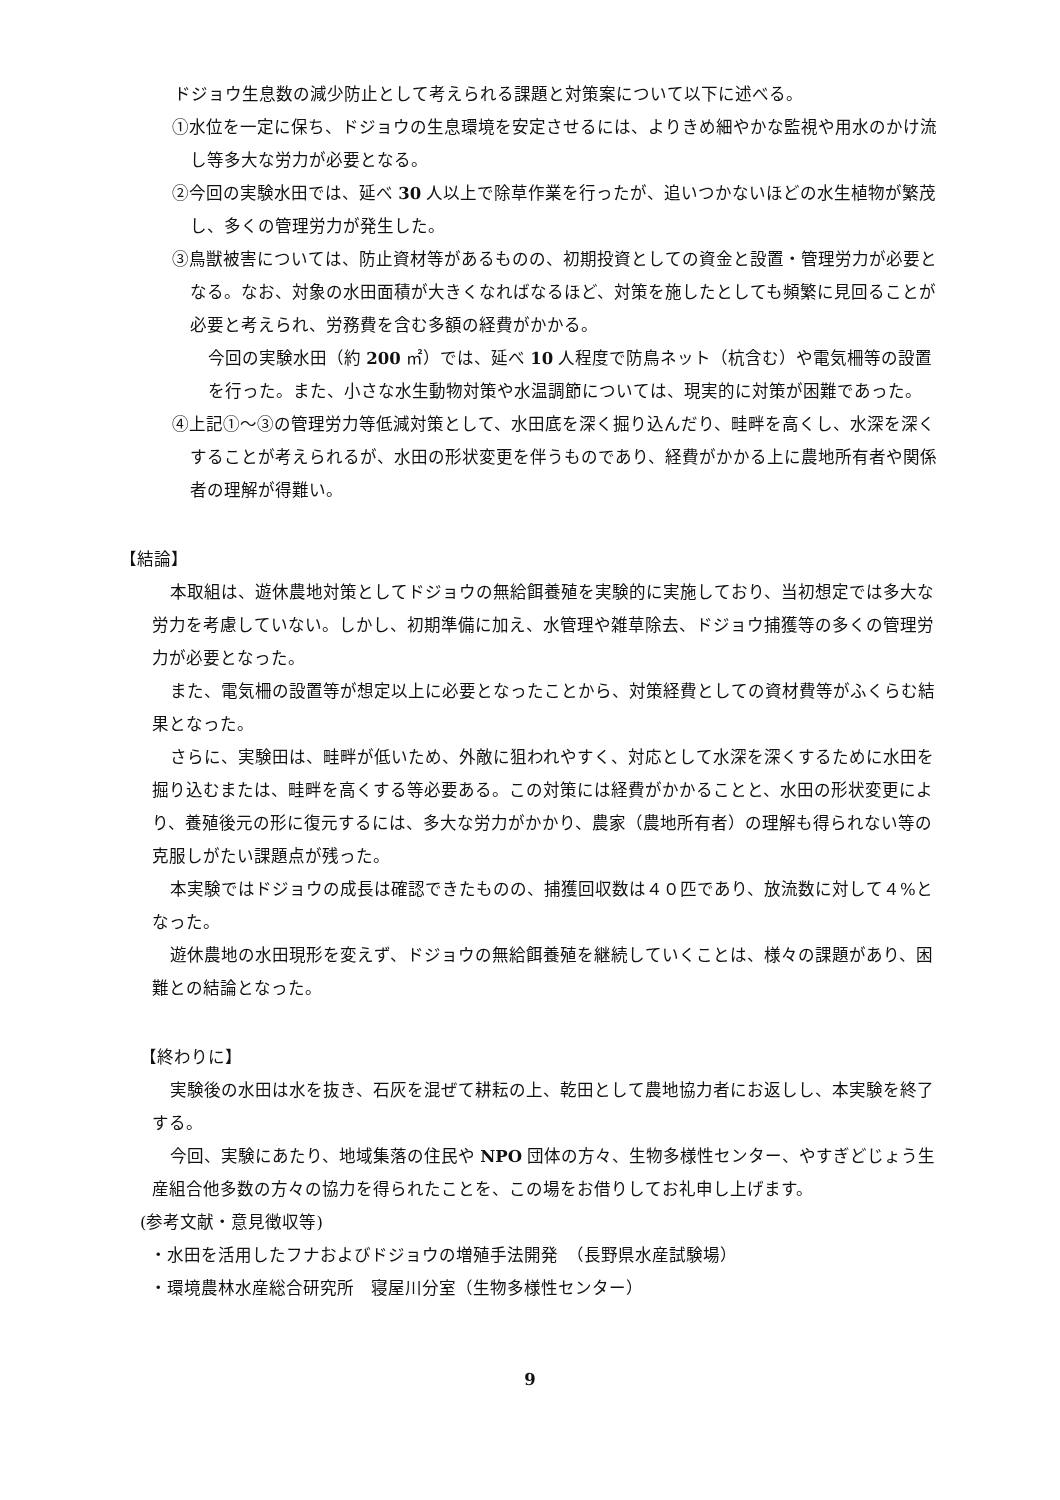ドジョウ生息数の減少防止として考えられる課題と対策案について以下に述べる。
①水位を一定に保ち、ドジョウの生息環境を安定させるには、よりきめ細やかな監視や用水のかけ流し等多大な労力が必要となる。
②今回の実験水田では、延べ 30 人以上で除草作業を行ったが、追いつかないほどの水生植物が繁茂し、多くの管理労力が発生した。
③鳥獣被害については、防止資材等があるものの、初期投資としての資金と設置・管理労力が必要となる。なお、対象の水田面積が大きくなればなるほど、対策を施したとしても頻繁に見回ることが必要と考えられ、労務費を含む多額の経費がかかる。
今回の実験水田（約 200 ㎡）では、延べ 10 人程度で防鳥ネット（杭含む）や電気柵等の設置を行った。また、小さな水生動物対策や水温調節については、現実的に対策が困難であった。
④上記①～③の管理労力等低減対策として、水田底を深く掘り込んだり、畦畔を高くし、水深を深くすることが考えられるが、水田の形状変更を伴うものであり、経費がかかる上に農地所有者や関係者の理解が得難い。
【結論】
本取組は、遊休農地対策としてドジョウの無給餌養殖を実験的に実施しており、当初想定では多大な労力を考慮していない。しかし、初期準備に加え、水管理や雑草除去、ドジョウ捕獲等の多くの管理労力が必要となった。
また、電気柵の設置等が想定以上に必要となったことから、対策経費としての資材費等がふくらむ結果となった。
さらに、実験田は、畦畔が低いため、外敵に狙われやすく、対応として水深を深くするために水田を掘り込むまたは、畦畔を高くする等必要ある。この対策には経費がかかることと、水田の形状変更により、養殖後元の形に復元するには、多大な労力がかかり、農家（農地所有者）の理解も得られない等の克服しがたい課題点が残った。
本実験ではドジョウの成長は確認できたものの、捕獲回収数は４０匹であり、放流数に対して４%となった。
遊休農地の水田現形を変えず、ドジョウの無給餌養殖を継続していくことは、様々の課題があり、困難との結論となった。
【終わりに】
実験後の水田は水を抜き、石灰を混ぜて耕耘の上、乾田として農地協力者にお返しし、本実験を終了する。
今回、実験にあたり、地域集落の住民や NPO 団体の方々、生物多様性センター、やすぎどじょう生産組合他多数の方々の協力を得られたことを、この場をお借りしてお礼申し上げます。
(参考文献・意見徴収等)
・水田を活用したフナおよびドジョウの増殖手法開発　（長野県水産試験場）
・環境農林水産総合研究所　寝屋川分室（生物多様性センター）
9